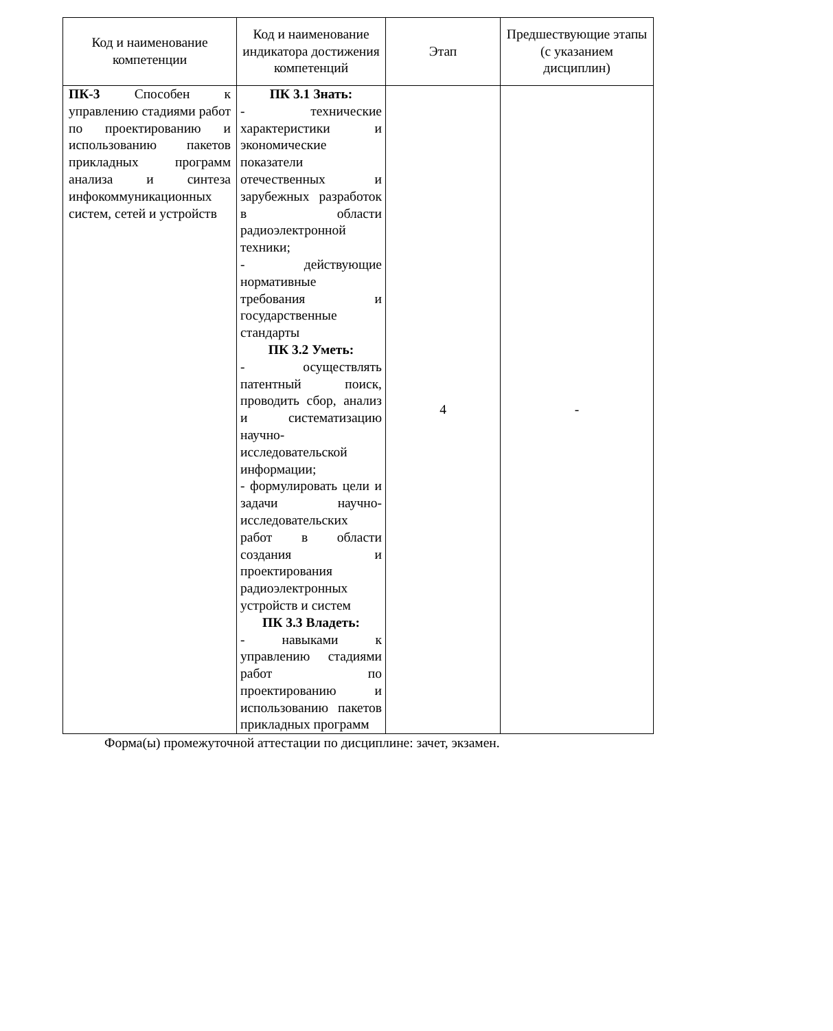| Код и наименование компетенции | Код и наименование индикатора достижения компетенций | Этап | Предшествующие этапы (с указанием дисциплин) |
| --- | --- | --- | --- |
| ПК-3 Способен к управлению стадиями работ по проектированию и использованию пакетов прикладных программ анализа и синтеза инфокоммуникационных систем, сетей и устройств | ПК 3.1 Знать: - технические характеристики и экономические показатели отечественных и зарубежных разработок в области радиоэлектронной техники; - действующие нормативные требования и государственные стандарты ПК 3.2 Уметь: - осуществлять патентный поиск, проводить сбор, анализ и систематизацию научно-исследовательской информации; - формулировать цели и задачи научно-исследовательских работ в области создания и проектирования радиоэлектронных устройств и систем ПК 3.3 Владеть: - навыками к управлению стадиями работ по проектированию и использованию пакетов прикладных программ | 4 | - |
Форма(ы) промежуточной аттестации по дисциплине: зачет, экзамен.